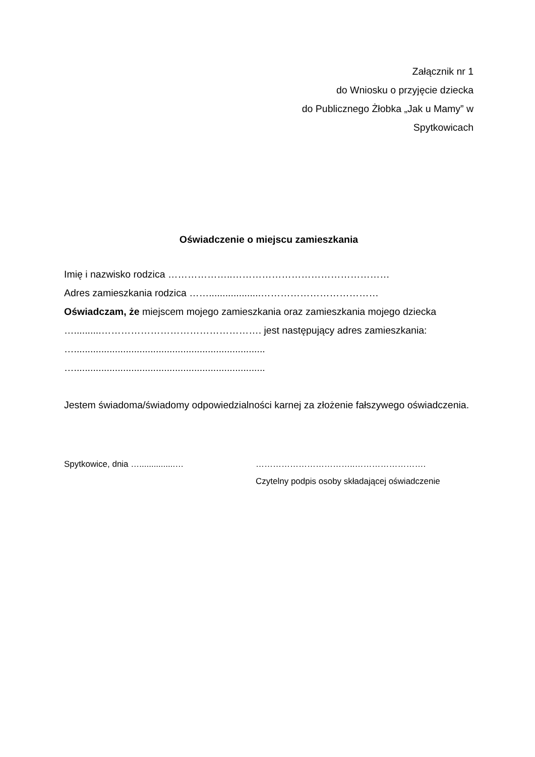Załącznik nr 1
do Wniosku o przyjęcie dziecka
do Publicznego Żłobka „Jak u Mamy” w
Spytkowicach
Oświadczenie o miejscu zamieszkania
Imię i nazwisko rodzica ………………..…………………………………………
Adres zamieszkania rodzica ……...................………………………………
Oświadczam, że miejscem mojego zamieszkania oraz zamieszkania mojego dziecka …..........…………………………………………. jest następujący adres zamieszkania:
…......................................................................
…......................................................................
Jestem świadoma/świadomy odpowiedzialności karnej za złożenie fałszywego oświadczenia.
Spytkowice, dnia …...............… ……………………………..…………………….
Czytelny podpis osoby składającej oświadczenie